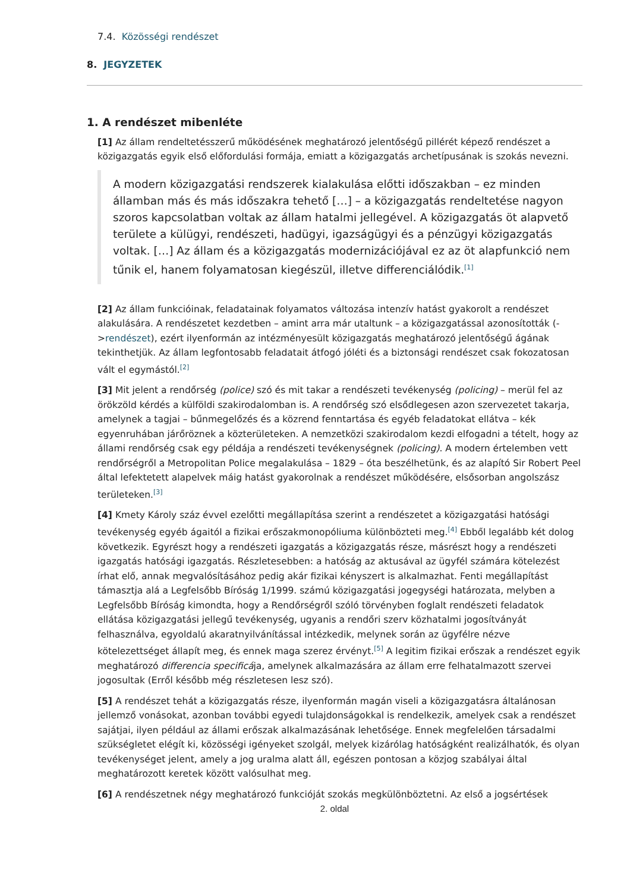7.4. Közösségi rendészet
8. JEGYZETEK
1. A rendészet mibenléte
[1] Az állam rendeltetésszerű működésének meghatározó jelentőségű pillérét képező rendészet a közigazgatás egyik első előfordulási formája, emiatt a közigazgatás archetípusának is szokás nevezni.
A modern közigazgatási rendszerek kialakulása előtti időszakban – ez minden államban más és más időszakra tehető […] – a közigazgatás rendeltetése nagyon szoros kapcsolatban voltak az állam hatalmi jellegével. A közigazgatás öt alapvető területe a külügyi, rendészeti, hadügyi, igazságügyi és a pénzügyi közigazgatás voltak. […] Az állam és a közigazgatás modernizációjával ez az öt alapfunkció nem tűnik el, hanem folyamatosan kiegészül, illetve differenciálódik.<sup>[1]</sup>
[2] Az állam funkcióinak, feladatainak folyamatos változása intenzív hatást gyakorolt a rendészet alakulására. A rendészetet kezdetben – amint arra már utaltunk – a közigazgatással azonosították (->rendészet), ezért ilyenformán az intézményesült közigazgatás meghatározó jelentőségű ágának tekinthetjük. Az állam legfontosabb feladatait átfogó jóléti és a biztonsági rendészet csak fokozatosan vált el egymástól.<sup>[2]</sup>
[3] Mit jelent a rendőrség (police) szó és mit takar a rendészeti tevékenység (policing) – merül fel az örökzöld kérdés a külföldi szakirodalomban is. A rendőrség szó elsődlegesen azon szervezetet takarja, amelynek a tagjai – bűnmegelőzés és a közrend fenntartása és egyéb feladatokat ellátva – kék egyenruhában járőröznek a közterületeken. A nemzetközi szakirodalom kezdi elfogadni a tételt, hogy az állami rendőrség csak egy példája a rendészeti tevékenységnek (policing). A modern értelemben vett rendőrségről a Metropolitan Police megalakulása – 1829 – óta beszélhetünk, és az alapító Sir Robert Peel által lefektetett alapelvek máig hatást gyakorolnak a rendészet működésére, elsősorban angolszász területeken.<sup>[3]</sup>
[4] Kmety Károly száz évvel ezelőtti megállapítása szerint a rendészetet a közigazgatási hatósági tevékenység egyéb ágaitól a fizikai erőszakmonopóliuma különbözteti meg.<sup>[4]</sup> Ebből legalább két dolog következik. Egyrészt hogy a rendészeti igazgatás a közigazgatás része, másrészt hogy a rendészeti igazgatás hatósági igazgatás. Részletesebben: a hatóság az aktusával az ügyfél számára kötelezést írhat elő, annak megvalósításához pedig akár fizikai kényszert is alkalmazhat. Fenti megállapítást támasztja alá a Legfelsőbb Bíróság 1/1999. számú közigazgatási jogegységi határozata, melyben a Legfelsőbb Bíróság kimondta, hogy a Rendőrségről szóló törvényben foglalt rendészeti feladatok ellátása közigazgatási jellegű tevékenység, ugyanis a rendőri szerv közhatalmi jogosítványát felhasználva, egyoldalú akaratnyilvánítással intézkedik, melynek során az ügyfélre nézve kötelezettséget állapít meg, és ennek maga szerez érvényt.<sup>[5]</sup> A legitim fizikai erőszak a rendészet egyik meghatározó differencia specificája, amelynek alkalmazására az állam erre felhatalmazott szervei jogosultak (Erről később még részletesen lesz szó).
[5] A rendészet tehát a közigazgatás része, ilyenformán magán viseli a közigazgatásra általánosan jellemző vonásokat, azonban további egyedi tulajdonságokkal is rendelkezik, amelyek csak a rendészet sajátjai, ilyen például az állami erőszak alkalmazásának lehetősége. Ennek megfelelően társadalmi szükségletet elégít ki, közösségi igényeket szolgál, melyek kizárólag hatóságként realizálhatók, és olyan tevékenységet jelent, amely a jog uralma alatt áll, egészen pontosan a közjog szabályai által meghatározott keretek között valósulhat meg.
[6] A rendészetnek négy meghatározó funkcióját szokás megkülönböztetni. Az első a jogsértések
2. oldal